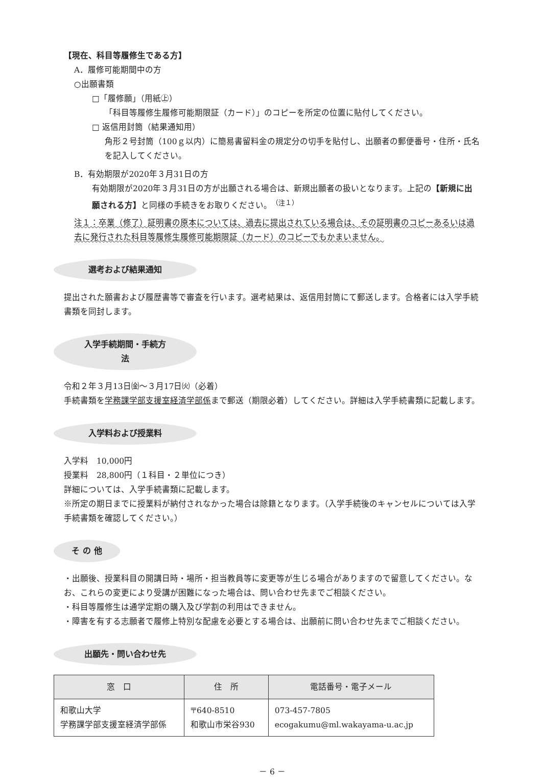【現在、科目等履修生である方】
A．履修可能期間中の方
○出願書類
□「履修願」（用紙㊤）
「科目等履修生履修可能期限証（カード）」のコピーを所定の位置に貼付してください。
□ 返信用封筒（結果通知用）
角形２号封筒（100ｇ以内）に簡易書留料金の規定分の切手を貼付し、出願者の郵便番号・住所・氏名を記入してください。
B．有効期限が2020年３月31日の方
有効期限が2020年３月31日の方が出願される場合は、新規出願者の扱いとなります。上記の【新規に出願される方】と同様の手続きをお取りください。<sup>（注１）</sup>
注１：卒業（修了）証明書の原本については、過去に提出されている場合は、その証明書のコピーあるいは過去に発行された科目等履修生履修可能期限証（カード）のコピーでもかまいません。
選考および結果通知
提出された願書および履歴書等で審査を行います。選考結果は、返信用封筒にて郵送します。合格者には入学手続書類を同封します。
入学手続期間・手続方法
令和２年３月13日㈮～３月17日㈫（必着）
手続書類を学務課学部支援室経済学部係まで郵送（期限必着）してください。詳細は入学手続書類に記載します。
入学料および授業料
入学料　10,000円
授業料　28,800円（１科目・２単位につき）
詳細については、入学手続書類に記載します。
※所定の期日までに授業料が納付されなかった場合は除籍となります。（入学手続後のキャンセルについては入学手続書類を確認してください。）
そ の 他
・出願後、授業科目の開講日時・場所・担当教員等に変更等が生じる場合がありますので留意してください。なお、これらの変更により受講が困難になった場合は、問い合わせ先までご相談ください。
・科目等履修生は通学定期の購入及び学割の利用はできません。
・障害を有する志願者で履修上特別な配慮を必要とする場合は、出願前に問い合わせ先までご相談ください。
出願先・問い合わせ先
| 窓 口 | 住 所 | 電話番号・電子メール |
| --- | --- | --- |
| 和歌山大学 学務課学部支援室経済学部係 | 〒640-8510 和歌山市栄谷930 | 073-457-7805 ecogakumu@ml.wakayama-u.ac.jp |
－ 6 －